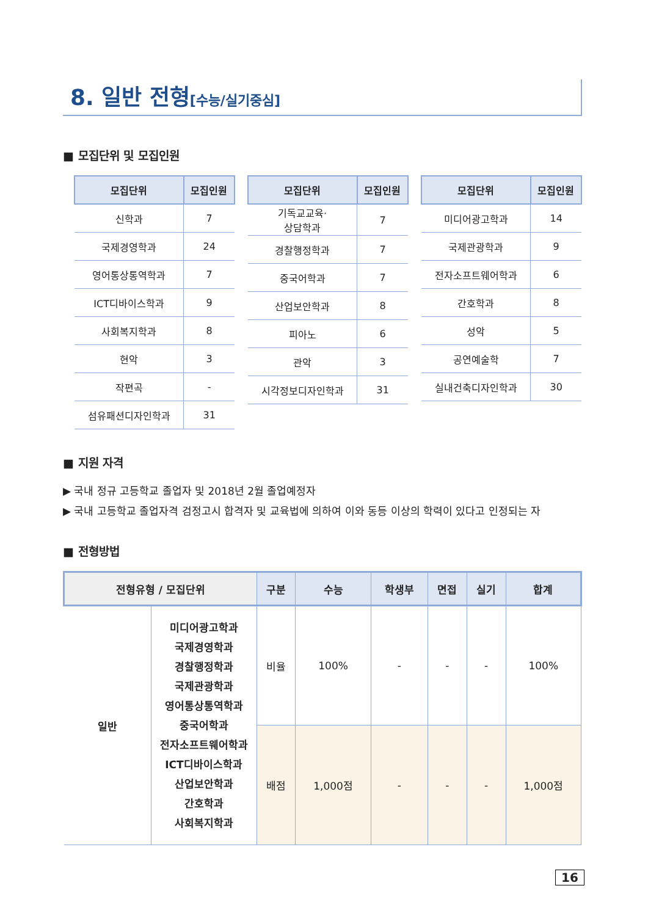8. 일반 전형[수능/실기중심]
■ 모집단위 및 모집인원
| 모집단위 | 모집인원 |
| --- | --- |
| 신학과 | 7 |
| 국제경영학과 | 24 |
| 영어통상통역학과 | 7 |
| ICT디바이스학과 | 9 |
| 사회복지학과 | 8 |
| 현악 | 3 |
| 작편곡 | - |
| 섬유패션디자인학과 | 31 |
| 모집단위 | 모집인원 |
| --- | --- |
| 기독교교육· 상담학과 | 7 |
| 경찰행정학과 | 7 |
| 중국어학과 | 7 |
| 산업보안학과 | 8 |
| 피아노 | 6 |
| 관악 | 3 |
| 시각정보디자인학과 | 31 |
| 모집단위 | 모집인원 |
| --- | --- |
| 미디어광고학과 | 14 |
| 국제관광학과 | 9 |
| 전자소프트웨어학과 | 6 |
| 간호학과 | 8 |
| 성악 | 5 |
| 공연예술학 | 7 |
| 실내건축디자인학과 | 30 |
■ 지원 자격
▶ 국내 정규 고등학교 졸업자 및 2018년 2월 졸업예정자
▶ 국내 고등학교 졸업자격 검정고시 합격자 및 교육법에 의하여 이와 동등 이상의 학력이 있다고 인정되는 자
■ 전형방법
| 전형유형 / 모집단위 | | 구분 | 수능 | 학생부 | 면접 | 실기 | 합계 |
| --- | --- | --- | --- | --- | --- | --- | --- |
| 일반 | 미디어광고학과 국제경영학과 경찰행정학과 국제관광학과 영어통상통역학과 중국어학과 전자소프트웨어학과 ICT디바이스학과 산업보안학과 간호학과 사회복지학과 | 비율 | 100% | - | - | - | 100% |
| | | 배점 | 1,000점 | - | - | - | 1,000점 |
16